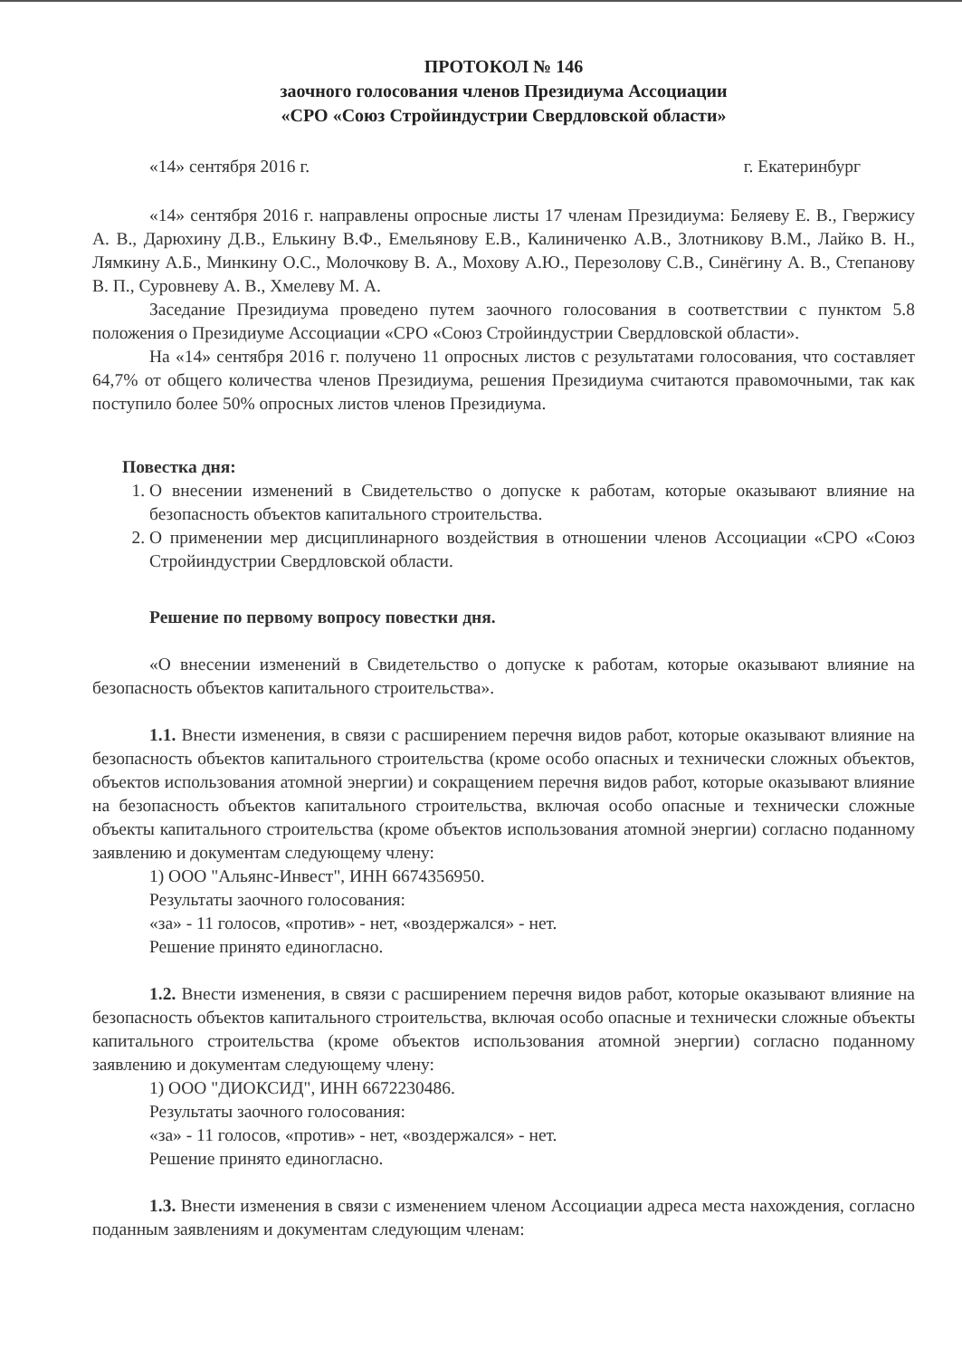ПРОТОКОЛ № 146
заочного голосования членов Президиума Ассоциации
«СРО «Союз Стройиндустрии Свердловской области»
«14» сентября 2016 г. г. Екатеринбург
«14» сентября 2016 г. направлены опросные листы 17 членам Президиума: Беляеву Е. В., Гвержису А. В., Дарюхину Д.В., Елькину В.Ф., Емельянову Е.В., Калиниченко А.В., Злотникову В.М., Лайко В. Н., Лямкину А.Б., Минкину О.С., Молочкову В. А., Мохову А.Ю., Перезолову С.В., Синёгину А. В., Степанову В. П., Суровневу А. В., Хмелеву М. А.
Заседание Президиума проведено путем заочного голосования в соответствии с пунктом 5.8 положения о Президиуме Ассоциации «СРО «Союз Стройиндустрии Свердловской области».
На «14» сентября 2016 г. получено 11 опросных листов с результатами голосования, что составляет 64,7% от общего количества членов Президиума, решения Президиума считаются правомочными, так как поступило более 50% опросных листов членов Президиума.
Повестка дня:
1. О внесении изменений в Свидетельство о допуске к работам, которые оказывают влияние на безопасность объектов капитального строительства.
2. О применении мер дисциплинарного воздействия в отношении членов Ассоциации «СРО «Союз Стройиндустрии Свердловской области.
Решение по первому вопросу повестки дня.
«О внесении изменений в Свидетельство о допуске к работам, которые оказывают влияние на безопасность объектов капитального строительства».
1.1. Внести изменения, в связи с расширением перечня видов работ, которые оказывают влияние на безопасность объектов капитального строительства (кроме особо опасных и технически сложных объектов, объектов использования атомной энергии) и сокращением перечня видов работ, которые оказывают влияние на безопасность объектов капитального строительства, включая особо опасные и технически сложные объекты капитального строительства (кроме объектов использования атомной энергии) согласно поданному заявлению и документам следующему члену:
1) ООО "Альянс-Инвест", ИНН 6674356950.
Результаты заочного голосования:
«за» - 11 голосов, «против» - нет, «воздержался» - нет.
Решение принято единогласно.
1.2. Внести изменения, в связи с расширением перечня видов работ, которые оказывают влияние на безопасность объектов капитального строительства, включая особо опасные и технически сложные объекты капитального строительства (кроме объектов использования атомной энергии) согласно поданному заявлению и документам следующему члену:
1) ООО "ДИОКСИД", ИНН 6672230486.
Результаты заочного голосования:
«за» - 11 голосов, «против» - нет, «воздержался» - нет.
Решение принято единогласно.
1.3. Внести изменения в связи с изменением членом Ассоциации адреса места нахождения, согласно поданным заявлениям и документам следующим членам: